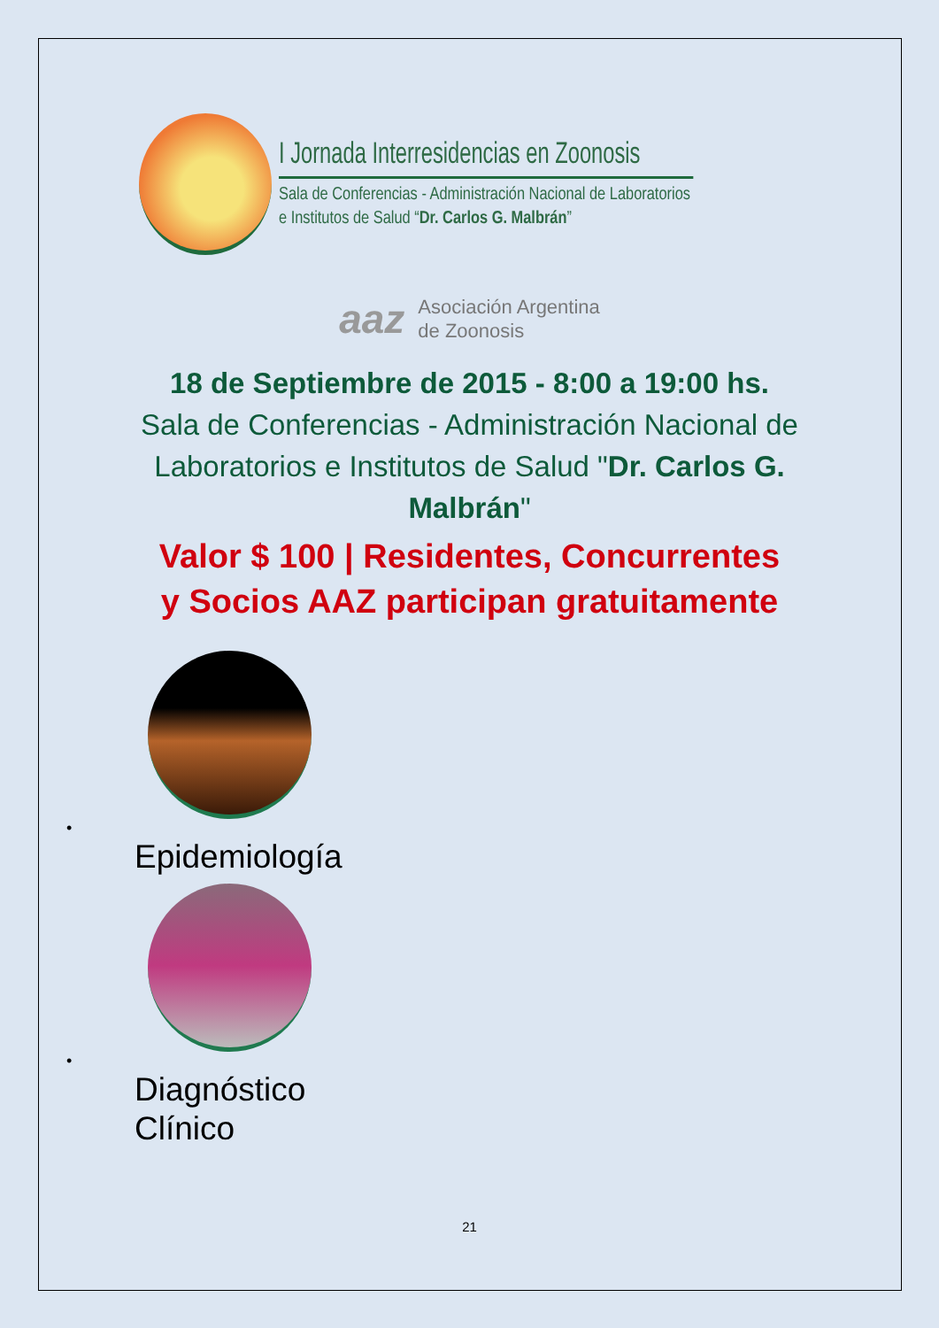I Jornada Interresidencias en Zoonosis
Sala de Conferencias - Administración Nacional de Laboratorios
e Institutos de Salud “Dr. Carlos G. Malbrán”
aaz
Asociación Argentina
de Zoonosis
18 de Septiembre de 2015 - 8:00 a 19:00 hs.
Sala de Conferencias - Administración Nacional de Laboratorios e Institutos de Salud "Dr. Carlos G. Malbrán"
Valor $ 100 | Residentes, Concurrentes
y Socios AAZ participan gratuitamente
•
Epidemiología
•
Diagnóstico
Clínico
21